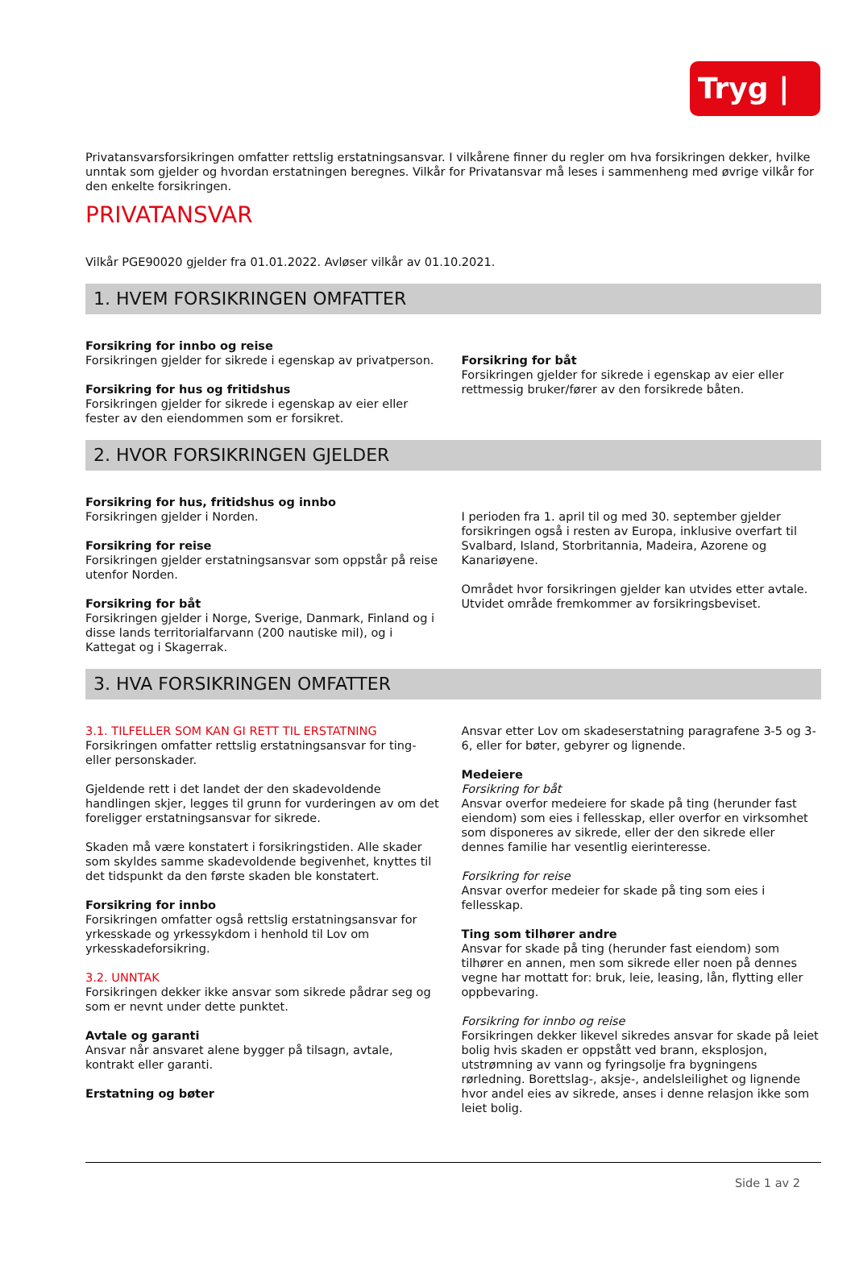Tryg | ◎
Privatansvarsforsikringen omfatter rettslig erstatningsansvar. I vilkårene finner du regler om hva forsikringen dekker, hvilke unntak som gjelder og hvordan erstatningen beregnes. Vilkår for Privatansvar må leses i sammenheng med øvrige vilkår for den enkelte forsikringen.
PRIVATANSVAR
Vilkår PGE90020 gjelder fra 01.01.2022. Avløser vilkår av 01.10.2021.
1. HVEM FORSIKRINGEN OMFATTER
Forsikring for innbo og reise
Forsikringen gjelder for sikrede i egenskap av privatperson.
Forsikring for hus og fritidshus
Forsikringen gjelder for sikrede i egenskap av eier eller fester av den eiendommen som er forsikret.
Forsikring for båt
Forsikringen gjelder for sikrede i egenskap av eier eller rettmessig bruker/fører av den forsikrede båten.
2. HVOR FORSIKRINGEN GJELDER
Forsikring for hus, fritidshus og innbo
Forsikringen gjelder i Norden.
Forsikring for reise
Forsikringen gjelder erstatningsansvar som oppstår på reise utenfor Norden.
Forsikring for båt
Forsikringen gjelder i Norge, Sverige, Danmark, Finland og i disse lands territorialfarvann (200 nautiske mil), og i Kattegat og i Skagerrak.
I perioden fra 1. april til og med 30. september gjelder forsikringen også i resten av Europa, inklusive overfart til Svalbard, Island, Storbritannia, Madeira, Azorene og Kanariøyene.
Området hvor forsikringen gjelder kan utvides etter avtale. Utvidet område fremkommer av forsikringsbeviset.
3. HVA FORSIKRINGEN OMFATTER
3.1. TILFELLER SOM KAN GI RETT TIL ERSTATNING
Forsikringen omfatter rettslig erstatningsansvar for ting- eller personskader.
Gjeldende rett i det landet der den skadevoldende handlingen skjer, legges til grunn for vurderingen av om det foreligger erstatningsansvar for sikrede.
Skaden må være konstatert i forsikringstiden. Alle skader som skyldes samme skadevoldende begivenhet, knyttes til det tidspunkt da den første skaden ble konstatert.
Forsikring for innbo
Forsikringen omfatter også rettslig erstatningsansvar for yrkesskade og yrkessykdom i henhold til Lov om yrkesskadeforsikring.
3.2. UNNTAK
Forsikringen dekker ikke ansvar som sikrede pådrar seg og som er nevnt under dette punktet.
Avtale og garanti
Ansvar når ansvaret alene bygger på tilsagn, avtale, kontrakt eller garanti.
Erstatning og bøter
Ansvar etter Lov om skadeserstatning paragrafene 3-5 og 3-6, eller for bøter, gebyrer og lignende.
Medeiere
Forsikring for båt
Ansvar overfor medeiere for skade på ting (herunder fast eiendom) som eies i fellesskap, eller overfor en virksomhet som disponeres av sikrede, eller der den sikrede eller dennes familie har vesentlig eierinteresse.
Forsikring for reise
Ansvar overfor medeier for skade på ting som eies i fellesskap.
Ting som tilhører andre
Ansvar for skade på ting (herunder fast eiendom) som tilhører en annen, men som sikrede eller noen på dennes vegne har mottatt for: bruk, leie, leasing, lån, flytting eller oppbevaring.
Forsikring for innbo og reise
Forsikringen dekker likevel sikredes ansvar for skade på leiet bolig hvis skaden er oppstått ved brann, eksplosjon, utstrømning av vann og fyringsolje fra bygningens rørledning. Borettslag-, aksje-, andelsleilighet og lignende hvor andel eies av sikrede, anses i denne relasjon ikke som leiet bolig.
Side 1 av 2